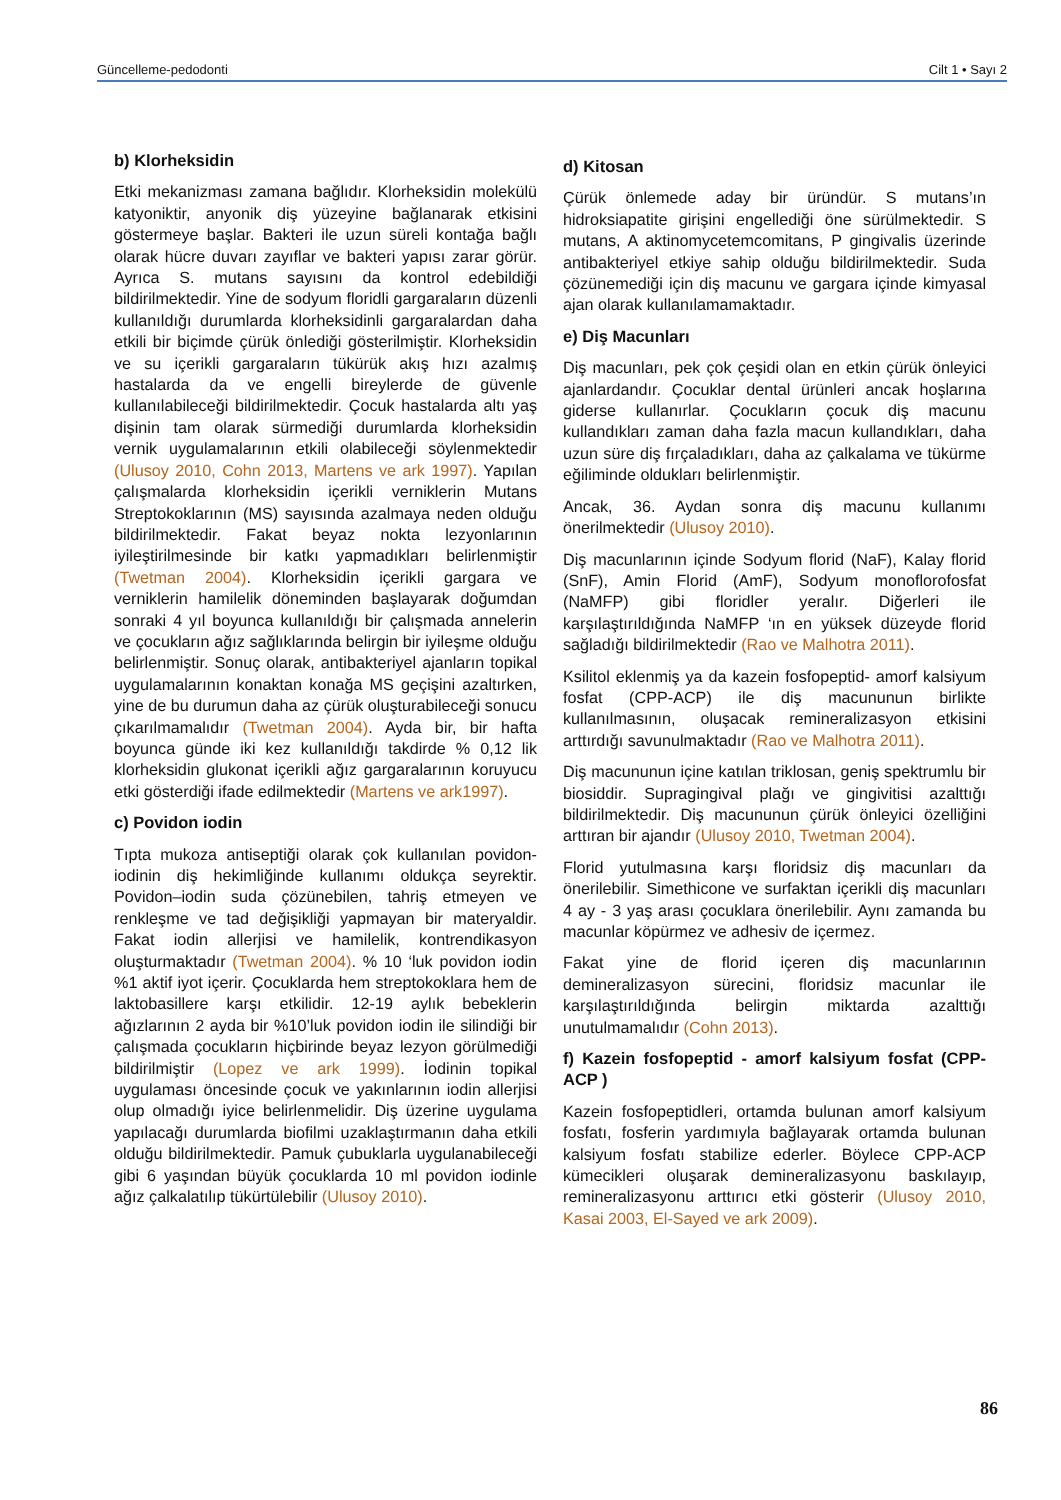Güncelleme-pedodonti Cilt 1 • Sayı 2
b) Klorheksidin
Etki mekanizması zamana bağlıdır. Klorheksidin molekülü katyoniktir, anyonik diş yüzeyine bağlanarak etkisini göstermeye başlar. Bakteri ile uzun süreli kontağa bağlı olarak hücre duvarı zayıflar ve bakteri yapısı zarar görür. Ayrıca S. mutans sayısını da kontrol edebildiği bildirilmektedir. Yine de sodyum floridli gargaraların düzenli kullanıldığı durumlarda klorheksidinli gargaralardan daha etkili bir biçimde çürük önlediği gösterilmiştir. Klorheksidin ve su içerikli gargaraların tükürük akış hızı azalmış hastalarda da ve engelli bireylerde de güvenle kullanılabileceği bildirilmektedir. Çocuk hastalarda altı yaş dişinin tam olarak sürmediği durumlarda klorheksidin vernik uygulamalarının etkili olabileceği söylenmektedir (Ulusoy 2010, Cohn 2013, Martens ve ark 1997). Yapılan çalışmalarda klorheksidin içerikli verniklerin Mutans Streptokoklarının (MS) sayısında azalmaya neden olduğu bildirilmektedir. Fakat beyaz nokta lezyonlarının iyileştirilmesinde bir katkı yapmadıkları belirlenmiştir (Twetman 2004). Klorheksidin içerikli gargara ve verniklerin hamilelik döneminden başlayarak doğumdan sonraki 4 yıl boyunca kullanıldığı bir çalışmada annelerin ve çocukların ağız sağlıklarında belirgin bir iyileşme olduğu belirlenmiştir. Sonuç olarak, antibakteriyel ajanların topikal uygulamalarının konaktan konağa MS geçişini azaltırken, yine de bu durumun daha az çürük oluşturabileceği sonucu çıkarılmamalıdır (Twetman 2004). Ayda bir, bir hafta boyunca günde iki kez kullanıldığı takdirde % 0,12 lik klorheksidin glukonat içerikli ağız gargaralarının koruyucu etki gösterdiği ifade edilmektedir (Martens ve ark1997).
c) Povidon iodin
Tıpta mukoza antiseptiği olarak çok kullanılan povidon-iodinin diş hekimliğinde kullanımı oldukça seyrektir. Povidon–iodin suda çözünebilen, tahriş etmeyen ve renkleşme ve tad değişikliği yapmayan bir materyaldir. Fakat iodin allerjisi ve hamilelik, kontrendikasyon oluşturmaktadır (Twetman 2004). % 10 ‘luk povidon iodin %1 aktif iyot içerir. Çocuklarda hem streptokoklara hem de laktobasillere karşı etkilidir. 12-19 aylık bebeklerin ağızlarının 2 ayda bir %10’luk povidon iodin ile silindiği bir çalışmada çocukların hiçbirinde beyaz lezyon görülmediği bildirilmiştir (Lopez ve ark 1999). İodinin topikal uygulaması öncesinde çocuk ve yakınlarının iodin allerjisi olup olmadığı iyice belirlenmelidir. Diş üzerine uygulama yapılacağı durumlarda biofilmi uzaklaştırmanın daha etkili olduğu bildirilmektedir. Pamuk çubuklarla uygulanabileceği gibi 6 yaşından büyük çocuklarda 10 ml povidon iodinle ağız çalkalatılıp tükürtülebilir (Ulusoy 2010).
d) Kitosan
Çürük önlemede aday bir üründür. S mutans’ın hidroksiapatite girişini engellediği öne sürülmektedir. S mutans, A aktinomycetemcomitans, P gingivalis üzerinde antibakteriyel etkiye sahip olduğu bildirilmektedir. Suda çözünemediği için diş macunu ve gargara içinde kimyasal ajan olarak kullanılamamaktadır.
e) Diş Macunları
Diş macunları, pek çok çeşidi olan en etkin çürük önleyici ajanlardandır. Çocuklar dental ürünleri ancak hoşlarına giderse kullanırlar. Çocukların çocuk diş macunu kullandıkları zaman daha fazla macun kullandıkları, daha uzun süre diş fırçaladıkları, daha az çalkalama ve tükürme eğiliminde oldukları belirlenmiştir.
Ancak, 36. Aydan sonra diş macunu kullanımı önerilmektedir (Ulusoy 2010).
Diş macunlarının içinde Sodyum florid (NaF), Kalay florid (SnF), Amin Florid (AmF), Sodyum monoflorofosfat (NaMFP) gibi floridler yeralır. Diğerleri ile karşılaştırıldığında NaMFP ‘ın en yüksek düzeyde florid sağladığı bildirilmektedir (Rao ve Malhotra 2011).
Ksilitol eklenmiş ya da kazein fosfopeptid- amorf kalsiyum fosfat (CPP-ACP) ile diş macununun birlikte kullanılmasının, oluşacak remineralizasyon etkisini arttırdığı savunulmaktadır (Rao ve Malhotra 2011).
Diş macununun içine katılan triklosan, geniş spektrumlu bir biosiddir. Supragingival plağı ve gingivitisi azalttığı bildirilmektedir. Diş macununun çürük önleyici özelliğini arttıran bir ajandır (Ulusoy 2010, Twetman 2004).
Florid yutulmasına karşı floridsiz diş macunları da önerilebilir. Simethicone ve surfaktan içerikli diş macunları 4 ay - 3 yaş arası çocuklara önerilebilir. Aynı zamanda bu macunlar köpürmez ve adhesiv de içermez.
Fakat yine de florid içeren diş macunlarının demineralizasyon sürecini, floridsiz macunlar ile karşılaştırıldığında belirgin miktarda azalttığı unutulmamalıdır (Cohn 2013).
f) Kazein fosfopeptid - amorf kalsiyum fosfat (CPP-ACP )
Kazein fosfopeptidleri, ortamda bulunan amorf kalsiyum fosfatı, fosferin yardımıyla bağlayarak ortamda bulunan kalsiyum fosfatı stabilize ederler. Böylece CPP-ACP kümecikleri oluşarak demineralizasyonu baskılayıp, remineralizasyonu arttırıcı etki gösterir (Ulusoy 2010, Kasai 2003, El-Sayed ve ark 2009).
86